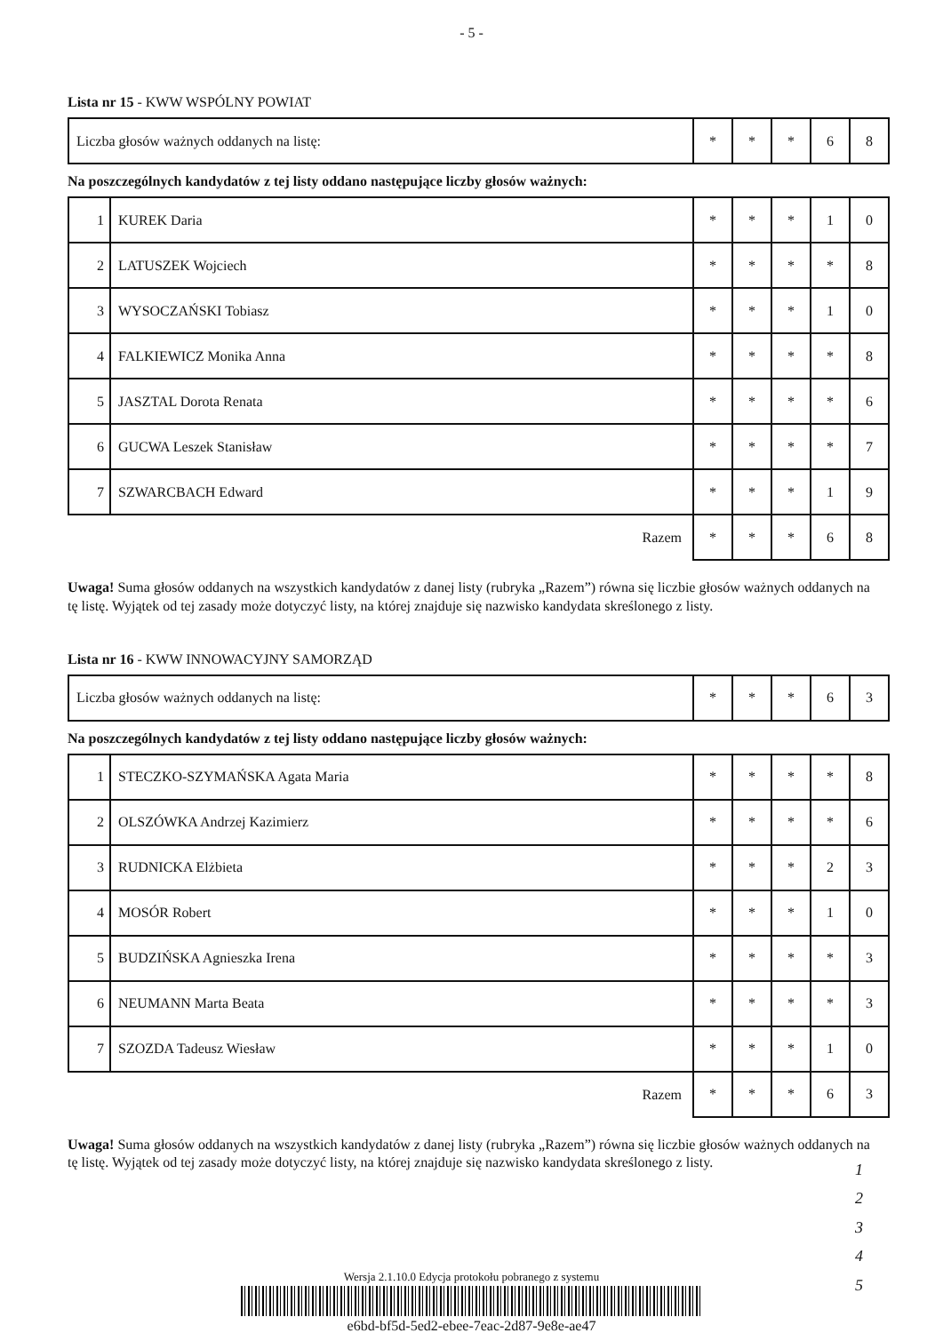- 5 -
Lista nr 15 - KWW WSPÓLNY POWIAT
| Liczba głosów ważnych oddanych na listę: | * | * | * | 6 | 8 |
Na poszczególnych kandydatów z tej listy oddano następujące liczby głosów ważnych:
| 1 | KUREK Daria | * | * | * | 1 | 0 |
| 2 | LATUSZEK Wojciech | * | * | * | * | 8 |
| 3 | WYSOCZAŃSKI Tobiasz | * | * | * | 1 | 0 |
| 4 | FALKIEWICZ Monika Anna | * | * | * | * | 8 |
| 5 | JASZTAL Dorota Renata | * | * | * | * | 6 |
| 6 | GUCWA Leszek Stanisław | * | * | * | * | 7 |
| 7 | SZWARCBACH Edward | * | * | * | 1 | 9 |
| Razem | | * | * | * | 6 | 8 |
Uwaga! Suma głosów oddanych na wszystkich kandydatów z danej listy (rubryka „Razem”) równa się liczbie głosów ważnych oddanych na tę listę. Wyjątek od tej zasady może dotyczyć listy, na której znajduje się nazwisko kandydata skreślonego z listy.
Lista nr 16 - KWW INNOWACYJNY SAMORZĄD
| Liczba głosów ważnych oddanych na listę: | * | * | * | 6 | 3 |
Na poszczególnych kandydatów z tej listy oddano następujące liczby głosów ważnych:
| 1 | STECZKO-SZYMAŃSKA Agata Maria | * | * | * | * | 8 |
| 2 | OLSZÓWKA Andrzej Kazimierz | * | * | * | * | 6 |
| 3 | RUDNICKA Elżbieta | * | * | * | 2 | 3 |
| 4 | MOSÓR Robert | * | * | * | 1 | 0 |
| 5 | BUDZIŃSKA Agnieszka Irena | * | * | * | * | 3 |
| 6 | NEUMANN Marta Beata | * | * | * | * | 3 |
| 7 | SZOZDA Tadeusz Wiesław | * | * | * | 1 | 0 |
| Razem | | * | * | * | 6 | 3 |
Uwaga! Suma głosów oddanych na wszystkich kandydatów z danej listy (rubryka „Razem”) równa się liczbie głosów ważnych oddanych na tę listę. Wyjątek od tej zasady może dotyczyć listy, na której znajduje się nazwisko kandydata skreślonego z listy.
Wersja 2.1.10.0 Edycja protokołu pobranego z systemu
e6bd-bf5d-5ed2-ebee-7eac-2d87-9e8e-ae47
1
2
3
4
5